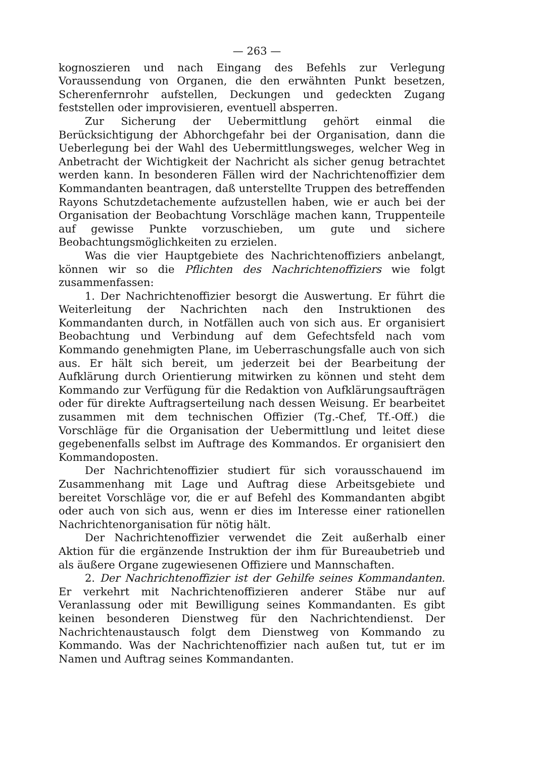— 263 —
kognoszieren und nach Eingang des Befehls zur Verlegung Voraussendung von Organen, die den erwähnten Punkt besetzen, Scherenfernrohr aufstellen, Deckungen und gedeckten Zugang feststellen oder improvisieren, eventuell absperren.
Zur Sicherung der Uebermittlung gehört einmal die Berücksichtigung der Abhorchgefahr bei der Organisation, dann die Ueberlegung bei der Wahl des Uebermittlungsweges, welcher Weg in Anbetracht der Wichtigkeit der Nachricht als sicher genug betrachtet werden kann. In besonderen Fällen wird der Nachrichtenoffizier dem Kommandanten beantragen, daß unterstellte Truppen des betreffenden Rayons Schutzdetachemente aufzustellen haben, wie er auch bei der Organisation der Beobachtung Vorschläge machen kann, Truppenteile auf gewisse Punkte vorzuschieben, um gute und sichere Beobachtungsmöglichkeiten zu erzielen.
Was die vier Hauptgebiete des Nachrichtenoffiziers anbelangt, können wir so die Pflichten des Nachrichtenoffiziers wie folgt zusammenfassen:
1. Der Nachrichtenoffizier besorgt die Auswertung. Er führt die Weiterleitung der Nachrichten nach den Instruktionen des Kommandanten durch, in Notfällen auch von sich aus. Er organisiert Beobachtung und Verbindung auf dem Gefechtsfeld nach vom Kommando genehmigten Plane, im Ueberraschungsfalle auch von sich aus. Er hält sich bereit, um jederzeit bei der Bearbeitung der Aufklärung durch Orientierung mitwirken zu können und steht dem Kommando zur Verfügung für die Redaktion von Aufklärungsaufträgen oder für direkte Auftragserteilung nach dessen Weisung. Er bearbeitet zusammen mit dem technischen Offizier (Tg.-Chef, Tf.-Off.) die Vorschläge für die Organisation der Uebermittlung und leitet diese gegebenenfalls selbst im Auftrage des Kommandos. Er organisiert den Kommandoposten.
Der Nachrichtenoffizier studiert für sich vorausschauend im Zusammenhang mit Lage und Auftrag diese Arbeitsgebiete und bereitet Vorschläge vor, die er auf Befehl des Kommandanten abgibt oder auch von sich aus, wenn er dies im Interesse einer rationellen Nachrichtenorganisation für nötig hält.
Der Nachrichtenoffizier verwendet die Zeit außerhalb einer Aktion für die ergänzende Instruktion der ihm für Bureaubetrieb und als äußere Organe zugewiesenen Offiziere und Mannschaften.
2. Der Nachrichtenoffizier ist der Gehilfe seines Kommandanten. Er verkehrt mit Nachrichtenoffizieren anderer Stäbe nur auf Veranlassung oder mit Bewilligung seines Kommandanten. Es gibt keinen besonderen Dienstweg für den Nachrichtendienst. Der Nachrichtenaustausch folgt dem Dienstweg von Kommando zu Kommando. Was der Nachrichtenoffizier nach außen tut, tut er im Namen und Auftrag seines Kommandanten.